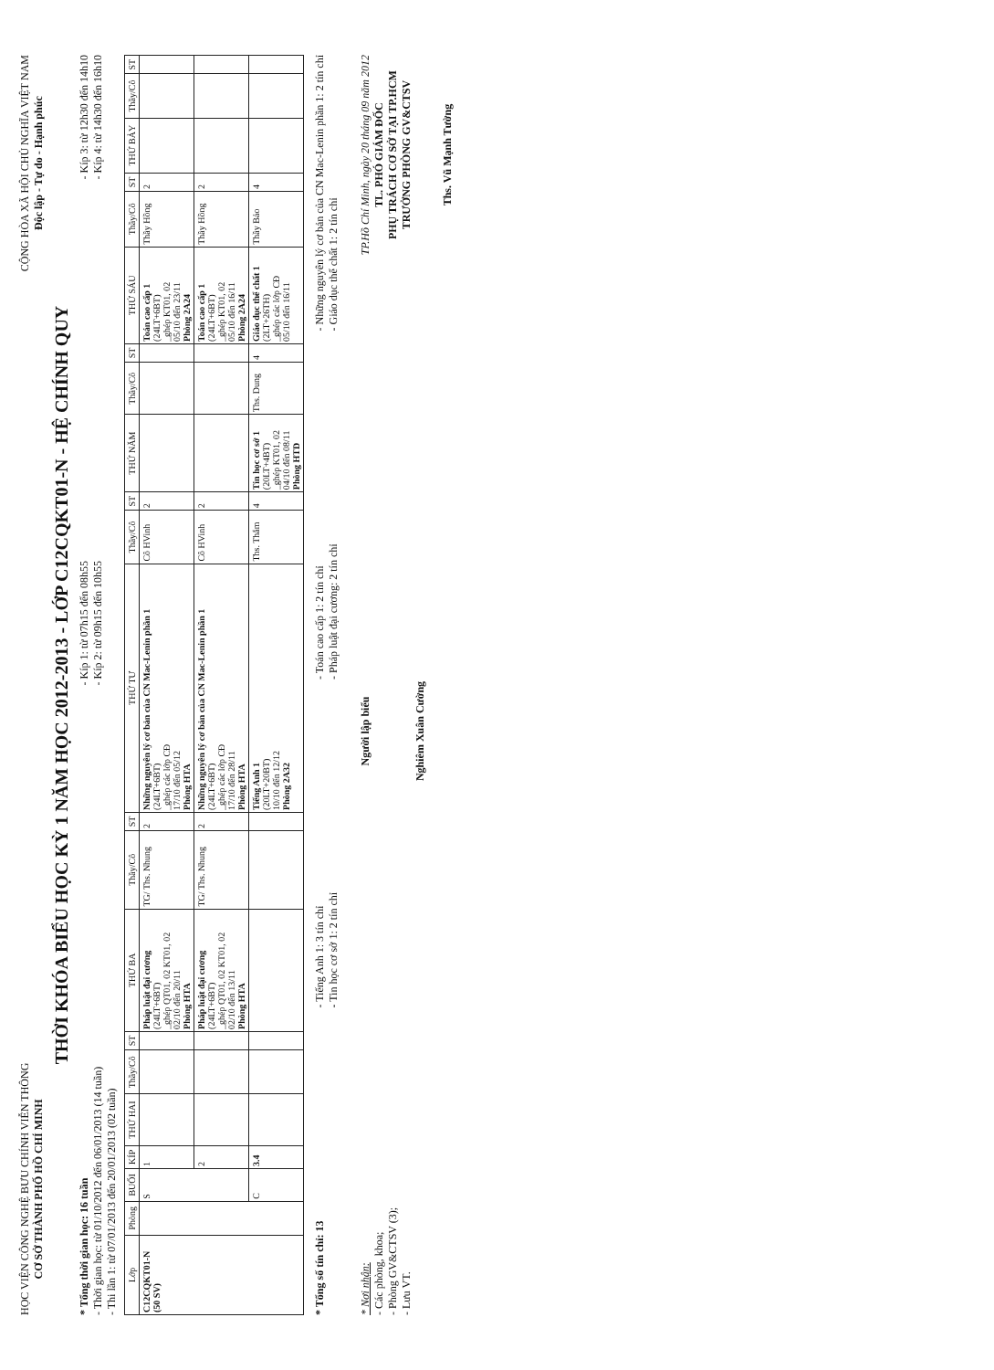HỌC VIỆN CÔNG NGHỆ BƯU CHÍNH VIỄN THÔNG
CƠ SỞ THÀNH PHỐ HỒ CHÍ MINH
CỘNG HÒA XÃ HỘI CHỦ NGHĨA VIỆT NAM
Độc lập - Tự do - Hạnh phúc
THỜI KHÓA BIỂU HỌC KỲ 1 NĂM HỌC 2012-2013 - LỚP C12CQKT01-N - HỆ CHÍNH QUY
* Tổng thời gian học: 16 tuần
- Thời gian học: từ 01/10/2012 đến 06/01/2013 (14 tuần)
- Thi lần 1: từ 07/01/2013 đến 20/01/2013 (02 tuần)
- Kíp 1: từ 07h15 đến 08h55
- Kíp 2: từ 09h15 đến 10h55
- Kíp 3: từ 12h30 đến 14h10
- Kíp 4: từ 14h30 đến 16h10
| Lớp | Phòng | BUỔI | KÍP | THỨ HAI | Thầy/Cô | ST | THỨ BA | Thầy/Cô | ST | THỨ TƯ | Thầy/Cô | ST | THỨ NĂM | Thầy/Cô | ST | THỨ SÁU | Thầy/Cô | ST | THỨ BẢY | Thầy/Cô | ST |
| --- | --- | --- | --- | --- | --- | --- | --- | --- | --- | --- | --- | --- | --- | --- | --- | --- | --- | --- | --- | --- | --- |
| C12CQKT01-N (50 SV) | | S | 1 | | | | Pháp luật đại cương (24LT+6BT) _ghép QT01, 02 KT01, 02 02/10 đến 20/11 Phòng HTA | TG/ Ths. Nhung | 2 | Những nguyên lý cơ bản của CN Mac-Lenin phần 1 (24LT+6BT) _ghép các lớp CĐ 17/10 đến 05/12 Phòng HTA | Cô HVinh | 2 | | | | Toán cao cấp 1 (24LT+6BT) _ghép KT01, 02 05/10 đến 23/11 Phòng 2A24 | Thầy Hồng | 2 | | | |
| | | | 2 | | | | Pháp luật đại cương (24LT+6BT) _ghép QT01, 02 KT01, 02 02/10 đến 13/11 Phòng HTA | TG/ Ths. Nhung | 2 | Những nguyên lý cơ bản của CN Mac-Lenin phần 1 (24LT+6BT) _ghép các lớp CĐ 17/10 đến 28/11 Phòng HTA | Cô HVinh | 2 | | | | Toán cao cấp 1 (24LT+6BT) _ghép KT01, 02 05/10 đến 16/11 Phòng 2A24 | Thầy Hồng | 2 | | | |
| | | C | 3.4 | | | | | | | Tiếng Anh 1 (20LT+20BT) 10/10 đến 12/12 Phòng 2A32 | Ths. Thắm | 4 | Tin học cơ sở 1 (20LT+4BT) _ghép KT01, 02 04/10 đến 08/11 Phòng HTD | Ths. Dung | 4 | Giáo dục thể chất 1 (2LT+26TH) _ghép các lớp CĐ 05/10 đến 16/11 | Thầy Bảo | 4 | | | |
* Tổng số tín chỉ: 13
- Tiếng Anh 1: 3 tín chỉ
- Tin học cơ sở 1: 2 tín chỉ
- Toán cao cấp 1: 2 tín chỉ
- Pháp luật đại cương: 2 tín chỉ
- Những nguyên lý cơ bản của CN Mac-Lenin phần 1: 2 tín chỉ
- Giáo dục thể chất 1: 2 tín chỉ
* Nơi nhận:
- Các phòng, khoa;
- Phòng GV&CTSV (3);
- Lưu VT.
Người lập biểu
Nghiêm Xuân Cường
TP.Hồ Chí Minh, ngày 20 tháng 09 năm 2012
TL. PHÓ GIÁM ĐỐC
PHỤ TRÁCH CƠ SỞ TẠI TP.HCM
TRƯỞNG PHÒNG GV&CTSV
Ths. Vũ Mạnh Tường